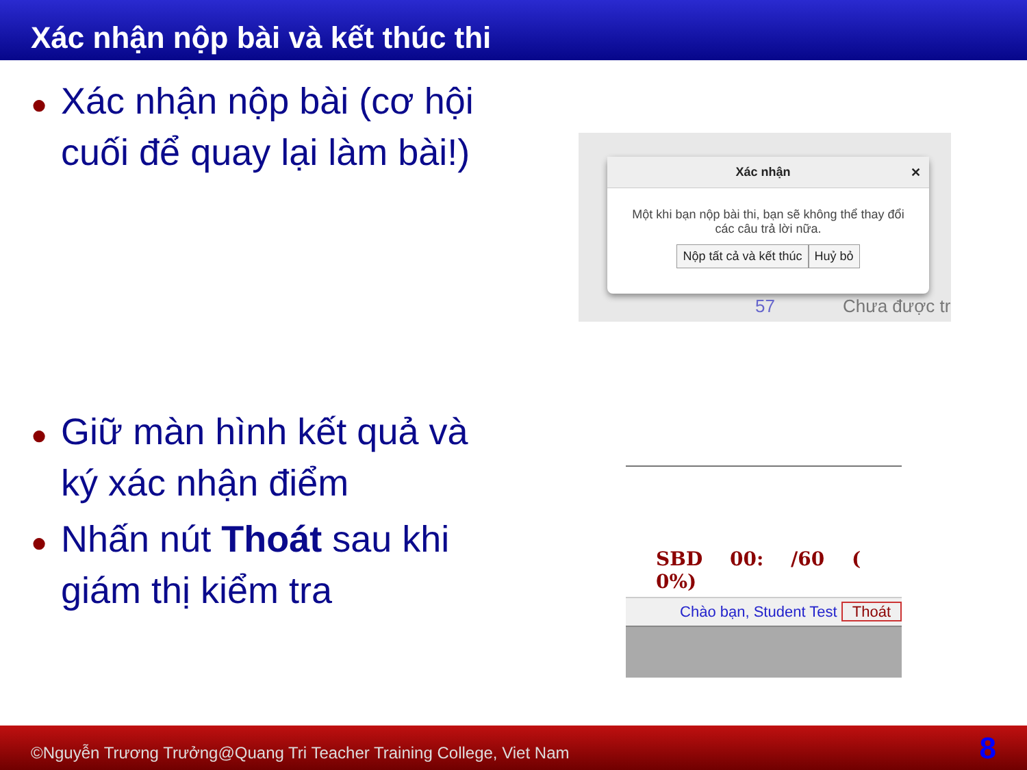Xác nhận nộp bài và kết thúc thi
● Xác nhận nộp bài (cơ hội cuối để quay lại làm bài!)
● Giữ màn hình kết quả và ký xác nhận điểm
● Nhấn nút Thoát sau khi giám thị kiểm tra
Xác nhận ✕
Một khi bạn nộp bài thi, bạn sẽ không thể thay đổi các câu trả lời nữa.
Nộp tất cả và kết thúc Huỷ bỏ
57 Chưa được tr
SBD 00: /60 ( 0%)
Chào bạn, Student Test Thoát
©Nguyễn Trương Trưởng@Quang Tri Teacher Training College, Viet Nam 8